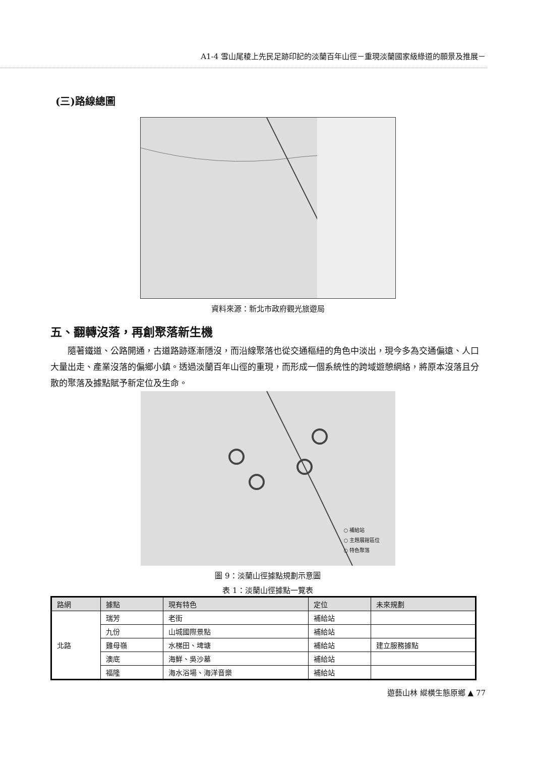A1-4 雪山尾稜上先民足跡印記的淡蘭百年山徑－重現淡蘭國家級綠道的願景及推展－
(三)路線總圖
資料來源：新北市政府觀光旅遊局
五、翻轉沒落，再創聚落新生機
隨著鐵道、公路開通，古道路跡逐漸隱沒，而沿線聚落也從交通樞紐的角色中淡出，現今多為交通偏遠、人口大量出走、產業沒落的偏鄉小鎮。透過淡蘭百年山徑的重現，而形成一個系統性的跨域遊憩網絡，將原本沒落且分散的聚落及據點賦予新定位及生命。
○ 補給站
○ 主題展館區位
○ 特色聚落
圖 9：淡蘭山徑據點規劃示意圖
表 1：淡蘭山徑據點一覽表
| 路網 | 據點 | 現有特色 | 定位 | 未來規劃 |
| --- | --- | --- | --- | --- |
| 北路 | 瑞芳 | 老街 | 補給站 | |
| | 九份 | 山城國際景點 | 補給站 | |
| | 雞母嶺 | 水梯田、埤塘 | 補給站 | 建立服務據點 |
| | 澳底 | 海鮮、吳沙墓 | 補給站 | |
| | 福隆 | 海水浴場、海洋音樂 | 補給站 | |
遊藝山林 縱橫生態原鄉 ▲ 77